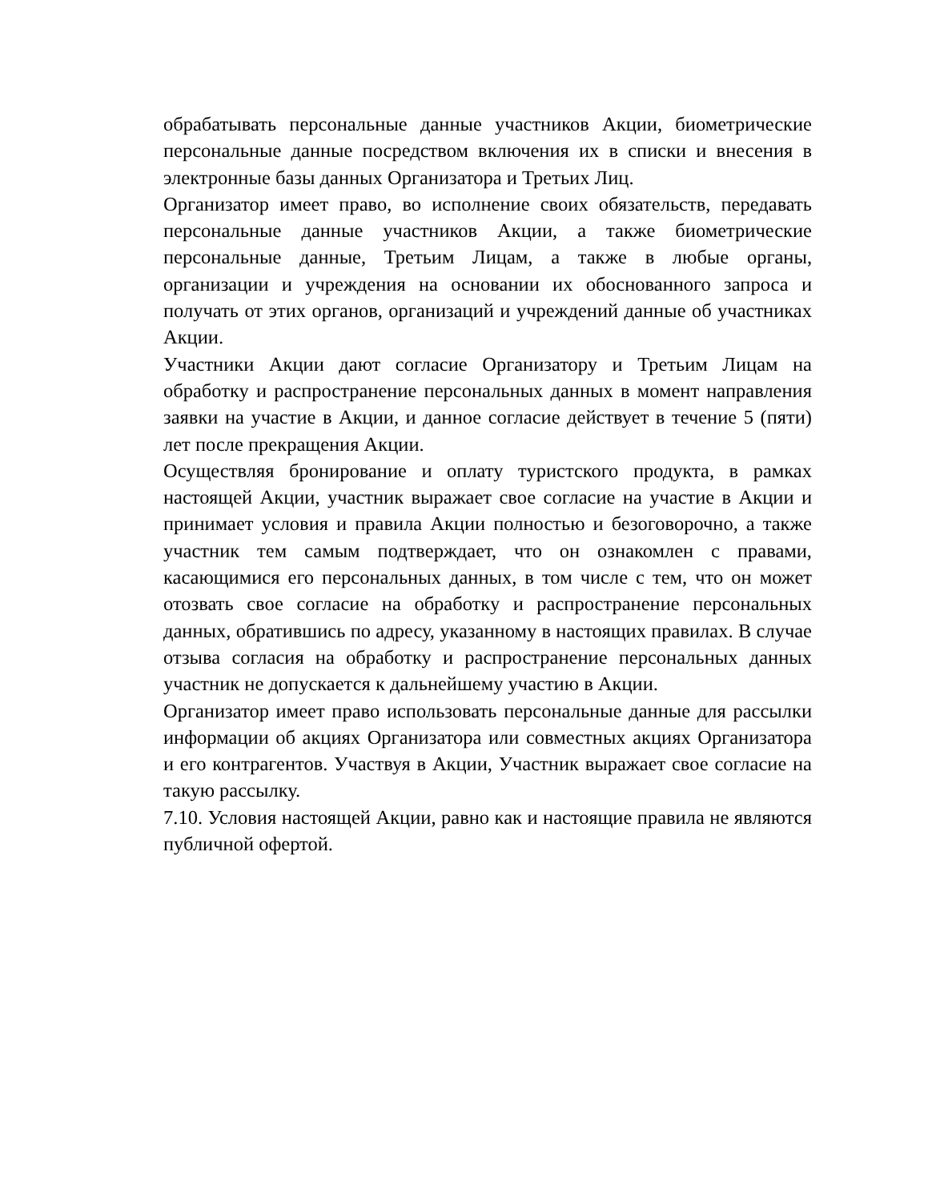обрабатывать персональные данные участников Акции, биометрические персональные данные посредством включения их в списки и внесения в электронные базы данных Организатора и Третьих Лиц.
Организатор имеет право, во исполнение своих обязательств, передавать персональные данные участников Акции, а также биометрические персональные данные, Третьим Лицам, а также в любые органы, организации и учреждения на основании их обоснованного запроса и получать от этих органов, организаций и учреждений данные об участниках Акции.
Участники Акции дают согласие Организатору и Третьим Лицам на обработку и распространение персональных данных в момент направления заявки на участие в Акции, и данное согласие действует в течение 5 (пяти) лет после прекращения Акции.
Осуществляя бронирование и оплату туристского продукта, в рамках настоящей Акции, участник выражает свое согласие на участие в Акции и принимает условия и правила Акции полностью и безоговорочно, а также участник тем самым подтверждает, что он ознакомлен с правами, касающимися его персональных данных, в том числе с тем, что он может отозвать свое согласие на обработку и распространение персональных данных, обратившись по адресу, указанному в настоящих правилах. В случае отзыва согласия на обработку и распространение персональных данных участник не допускается к дальнейшему участию в Акции.
Организатор имеет право использовать персональные данные для рассылки информации об акциях Организатора или совместных акциях Организатора и его контрагентов. Участвуя в Акции, Участник выражает свое согласие на такую рассылку.
7.10. Условия настоящей Акции, равно как и настоящие правила не являются публичной офертой.